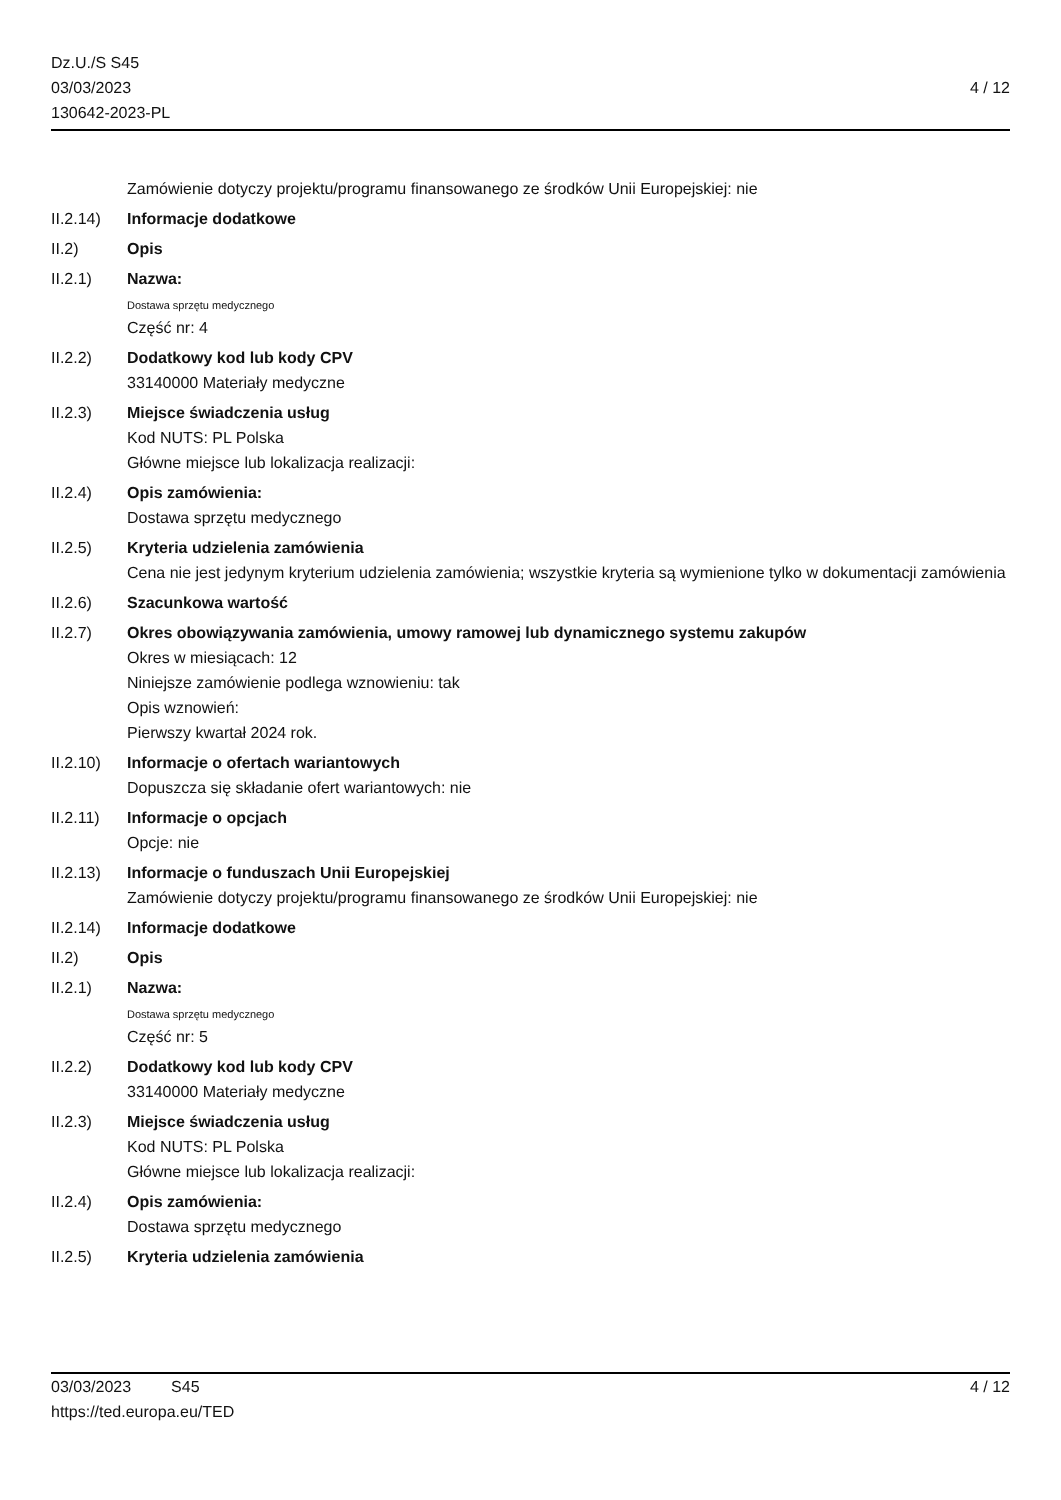Dz.U./S S45
03/03/2023
130642-2023-PL
4 / 12
Zamówienie dotyczy projektu/programu finansowanego ze środków Unii Europejskiej: nie
II.2.14)
Informacje dodatkowe
II.2) Opis
II.2.1) Nazwa:
Dostawa sprzętu medycznego
Część nr: 4
II.2.2) Dodatkowy kod lub kody CPV
33140000 Materiały medyczne
II.2.3) Miejsce świadczenia usług
Kod NUTS: PL Polska
Główne miejsce lub lokalizacja realizacji:
II.2.4) Opis zamówienia:
Dostawa sprzętu medycznego
II.2.5) Kryteria udzielenia zamówienia
Cena nie jest jedynym kryterium udzielenia zamówienia; wszystkie kryteria są wymienione tylko w dokumentacji zamówienia
II.2.6) Szacunkowa wartość
II.2.7) Okres obowiązywania zamówienia, umowy ramowej lub dynamicznego systemu zakupów
Okres w miesiącach: 12
Niniejsze zamówienie podlega wznowieniu: tak
Opis wznowień:
Pierwszy kwartał 2024 rok.
II.2.10)
Informacje o ofertach wariantowych
Dopuszcza się składanie ofert wariantowych: nie
II.2.11)
Informacje o opcjach
Opcje: nie
II.2.13)
Informacje o funduszach Unii Europejskiej
Zamówienie dotyczy projektu/programu finansowanego ze środków Unii Europejskiej: nie
II.2.14)
Informacje dodatkowe
II.2) Opis
II.2.1) Nazwa:
Dostawa sprzętu medycznego
Część nr: 5
II.2.2) Dodatkowy kod lub kody CPV
33140000 Materiały medyczne
II.2.3) Miejsce świadczenia usług
Kod NUTS: PL Polska
Główne miejsce lub lokalizacja realizacji:
II.2.4) Opis zamówienia:
Dostawa sprzętu medycznego
II.2.5) Kryteria udzielenia zamówienia
03/03/2023 S45 4 / 12
https://ted.europa.eu/TED